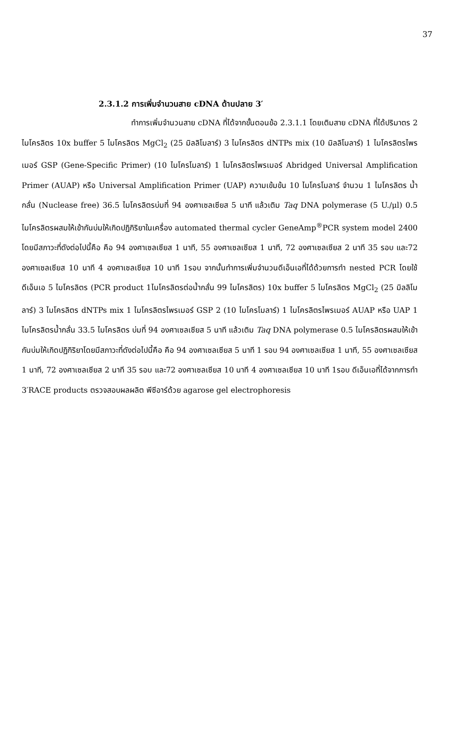37
2.3.1.2 การเพิ่มจำนวนสาย cDNA ด้านปลาย 3′
ทำการเพิ่มจำนวนสาย cDNA ที่ได้จากขั้นตอนข้อ 2.3.1.1 โดยเติมสาย cDNA ที่ได้ปริมาตร 2 ไมโครลิตร 10x buffer 5 ไมโครลิตร MgCl<sub>2</sub> (25 มิลลิโมลาร์) 3 ไมโครลิตร dNTPs mix (10 มิลลิโมลาร์) 1 ไมโครลิตรไพรเมอร์ GSP (Gene-Specific Primer) (10 ไมโครโมลาร์) 1 ไมโครลิตรไพรเมอร์ Abridged Universal Amplification Primer (AUAP) หรือ Universal Amplification Primer (UAP) ความเข้มข้น 10 ไมโครโมลาร์ จำนวน 1 ไมโครลิตร น้ำกลั่น (Nuclease free) 36.5 ไมโครลิตรบ่มที่ 94 องศาเซลเซียส 5 นาที แล้วเติม Taq DNA polymerase (5 U./μl) 0.5 ไมโครลิตรผสมให้เข้ากันบ่มให้เกิดปฏิกิริยาในเครื่อง automated thermal cycler GeneAmp<sup>®</sup>PCR system model 2400 โดยมีสภาวะที่ดังต่อไปนี้คือ คือ 94 องศาเซลเซียส 1 นาที, 55 องศาเซลเซียส 1 นาที, 72 องศาเซลเซียส 2 นาที 35 รอบ และ72 องศาเซลเซียส 10 นาที 4 องศาเซลเซียส 10 นาที 1รอบ จากนั้นทำการเพิ่มจำนวนดีเอ็นเอที่ได้ด้วยการทำ nested PCR โดยใช้ดีเอ็นเอ 5 ไมโครลิตร (PCR product 1ไมโครลิตรต่อน้ำกลั่น 99 ไมโครลิตร) 10x buffer 5 ไมโครลิตร MgCl<sub>2</sub> (25 มิลลิโมลาร์) 3 ไมโครลิตร dNTPs mix 1 ไมโครลิตรไพรเมอร์ GSP 2 (10 ไมโครโมลาร์) 1 ไมโครลิตรไพรเมอร์ AUAP หรือ UAP 1 ไมโครลิตรน้ำกลั่น 33.5 ไมโครลิตร บ่มที่ 94 องศาเซลเซียส 5 นาที แล้วเติม Taq DNA polymerase 0.5 ไมโครลิตรผสมให้เข้ากันบ่มให้เกิดปฏิกิริยาโดยมีสภาวะที่ดังต่อไปนี้คือ คือ 94 องศาเซลเซียส 5 นาที 1 รอบ 94 องศาเซลเซียส 1 นาที, 55 องศาเซลเซียส 1 นาที, 72 องศาเซลเซียส 2 นาที 35 รอบ และ72 องศาเซลเซียส 10 นาที 4 องศาเซลเซียส 10 นาที 1รอบ ดีเอ็นเอที่ได้จากการทำ 3′RACE products ตรวจสอบผลผลิต พีซีอาร์ด้วย agarose gel electrophoresis